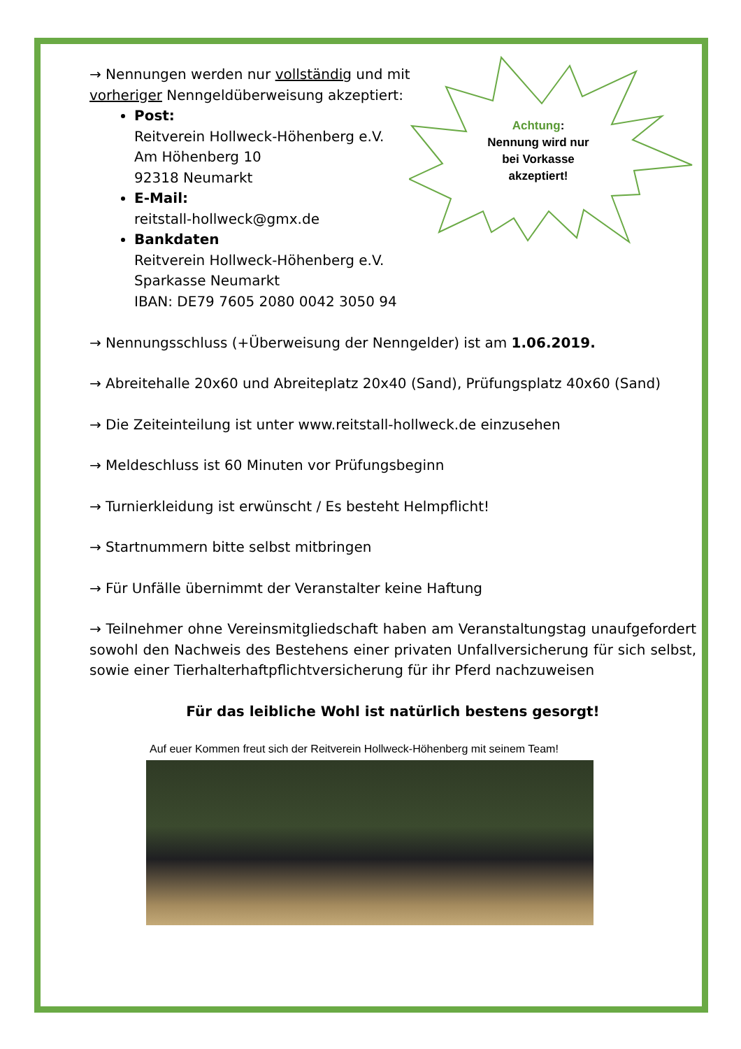Achtung:
Nennung wird nur
bei Vorkasse
akzeptiert!
→ Nennungen werden nur vollständig und mit vorheriger Nenngeldüberweisung akzeptiert:
Post:
Reitverein Hollweck-Höhenberg e.V.
Am Höhenberg 10
92318 Neumarkt
E-Mail:
reitstall-hollweck@gmx.de
Bankdaten
Reitverein Hollweck-Höhenberg e.V.
Sparkasse Neumarkt
IBAN: DE79 7605 2080 0042 3050 94
→ Nennungsschluss (+Überweisung der Nenngelder) ist am 1.06.2019.
→ Abreitehalle 20x60 und Abreiteplatz 20x40 (Sand), Prüfungsplatz 40x60 (Sand)
→ Die Zeiteinteilung ist unter www.reitstall-hollweck.de einzusehen
→ Meldeschluss ist 60 Minuten vor Prüfungsbeginn
→ Turnierkleidung ist erwünscht / Es besteht Helmpflicht!
→ Startnummern bitte selbst mitbringen
→ Für Unfälle übernimmt der Veranstalter keine Haftung
→ Teilnehmer ohne Vereinsmitgliedschaft haben am Veranstaltungstag unaufgefordert sowohl den Nachweis des Bestehens einer privaten Unfallversicherung für sich selbst, sowie einer Tierhalterhaftpflichtversicherung für ihr Pferd nachzuweisen
Für das leibliche Wohl ist natürlich bestens gesorgt!
Auf euer Kommen freut sich der Reitverein Hollweck-Höhenberg mit seinem Team!